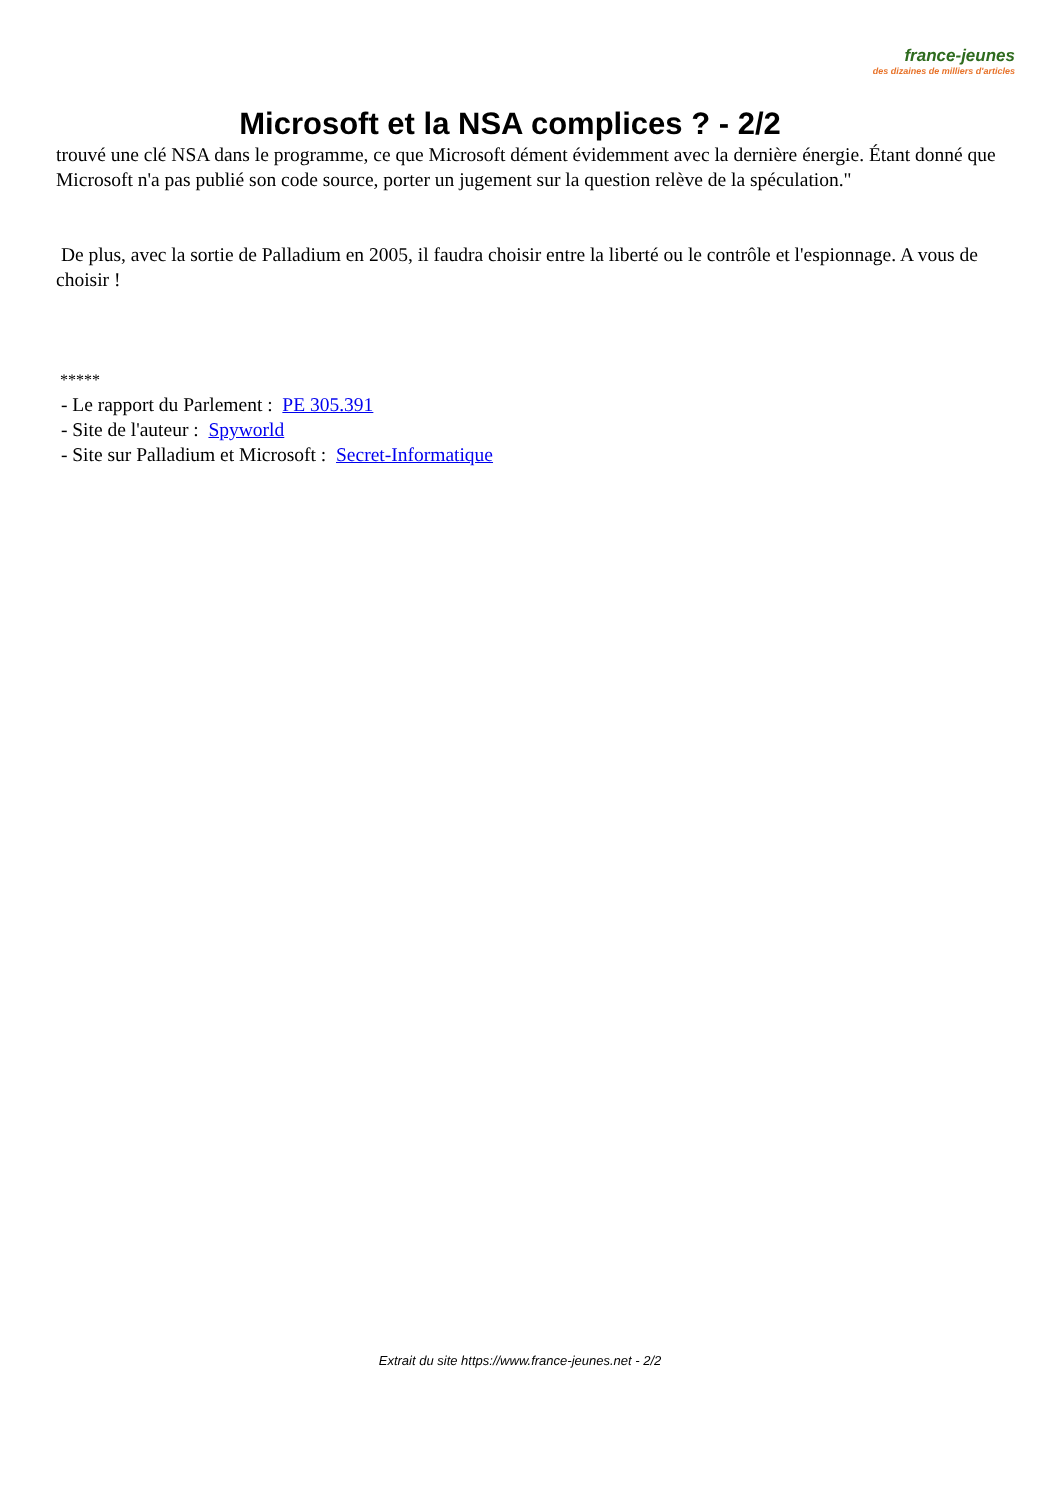france-jeunes
des dizaines de milliers d'articles
Microsoft et la NSA complices ? - 2/2
trouvé une clé NSA dans le programme, ce que Microsoft dément évidemment avec la dernière énergie. Étant donné que Microsoft n'a pas publié son code source, porter un jugement sur la question relève de la spéculation."
De plus, avec la sortie de Palladium en 2005, il faudra choisir entre la liberté ou le contrôle et l'espionnage. A vous de choisir !
*****
- Le rapport du Parlement : PE 305.391
- Site de l'auteur : Spyworld
- Site sur Palladium et Microsoft : Secret-Informatique
Extrait du site https://www.france-jeunes.net - 2/2